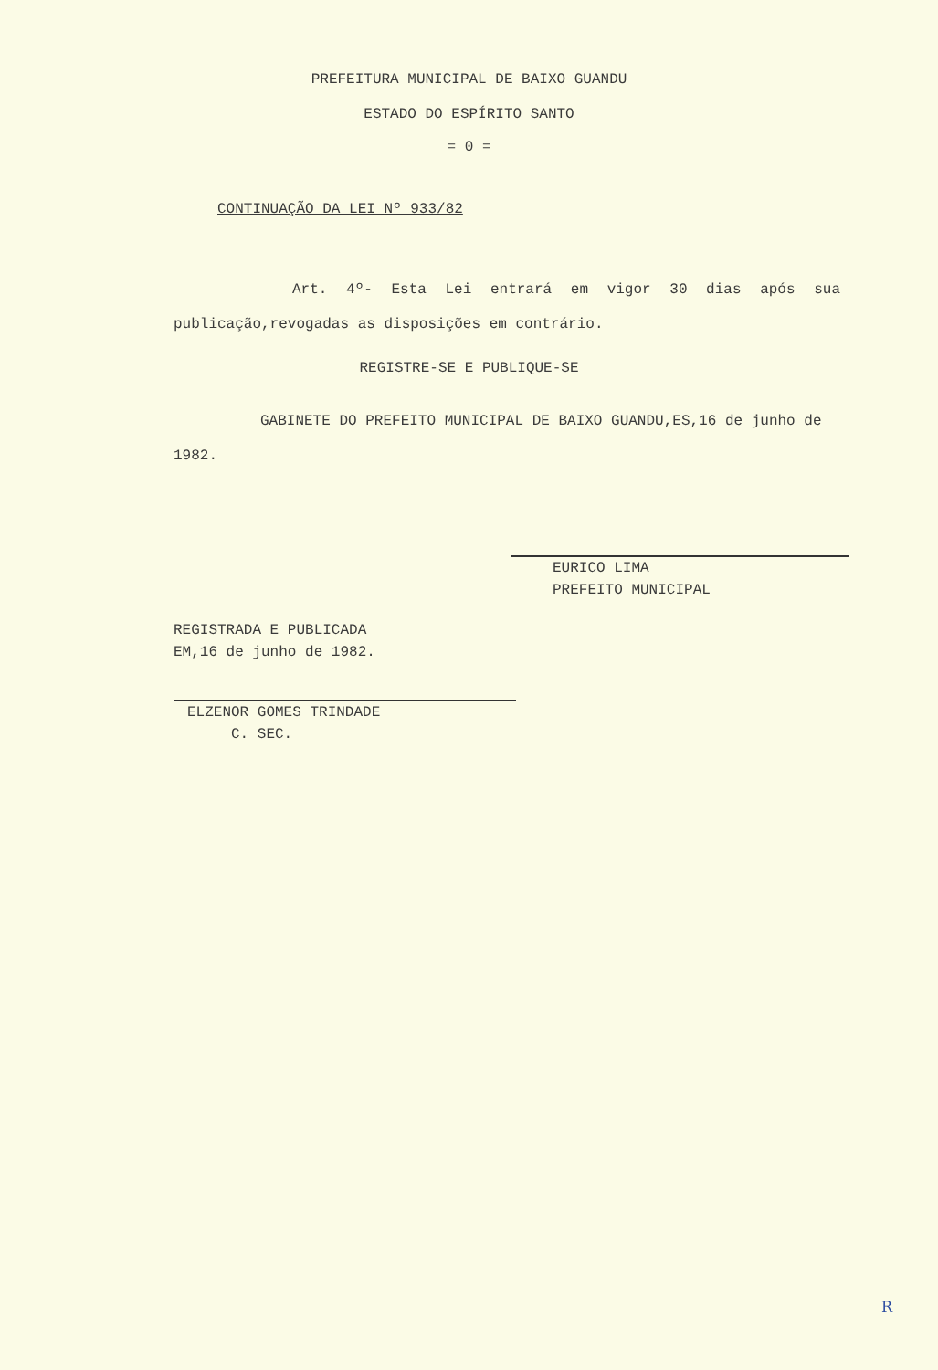PREFEITURA MUNICIPAL DE BAIXO GUANDU
ESTADO DO ESPÍRITO SANTO
= 0 =
CONTINUAÇÃO DA LEI Nº 933/82
Art. 4º- Esta Lei entrará em vigor 30 dias após sua publicação,revogadas as disposições em contrário.
REGISTRE-SE E PUBLIQUE-SE
GABINETE DO PREFEITO MUNICIPAL DE BAIXO GUANDU,ES,16 de junho de 1982.
EURICO LIMA
PREFEITO MUNICIPAL
REGISTRADA E PUBLICADA
EM,16 de junho de 1982.
ELZENOR GOMES TRINDADE
C. SEC.
R